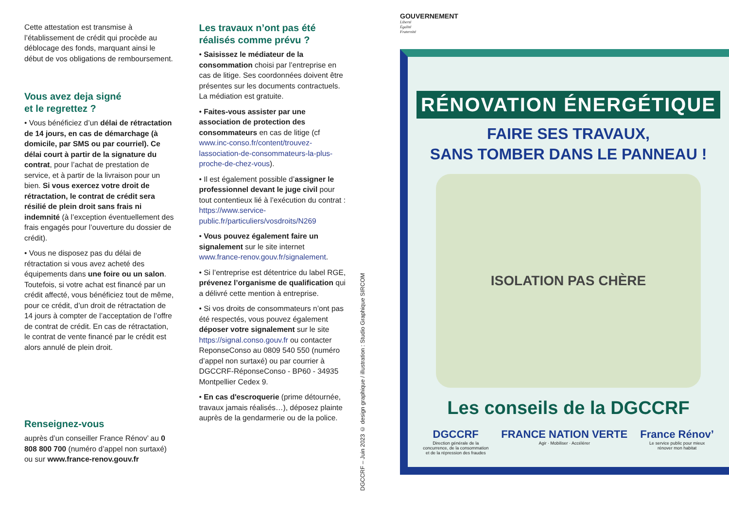Cette attestation est transmise à l’établissement de crédit qui procède au déblocage des fonds, marquant ainsi le début de vos obligations de remboursement.
Vous avez deja signé
et le regrettez ?
• Vous bénéficiez d’un délai de rétractation de 14 jours, en cas de démarchage (à domicile, par SMS ou par courriel). Ce délai court à partir de la signature du contrat, pour l’achat de prestation de service, et à partir de la livraison pour un bien. Si vous exercez votre droit de rétractation, le contrat de crédit sera résilié de plein droit sans frais ni indemnité (à l’exception éventuellement des frais engagés pour l’ouverture du dossier de crédit).
• Vous ne disposez pas du délai de rétractation si vous avez acheté des équipements dans une foire ou un salon. Toutefois, si votre achat est financé par un crédit affecté, vous bénéficiez tout de même, pour ce crédit, d’un droit de rétractation de 14 jours à compter de l’acceptation de l’offre de contrat de crédit. En cas de rétractation, le contrat de vente financé par le crédit est alors annulé de plein droit.
Renseignez-vous
auprès d’un conseiller France Rénov’ au 0 808 800 700 (numéro d’appel non surtaxé) ou sur www.france-renov.gouv.fr
Les travaux n’ont pas été réalisés comme prévu ?
• Saisissez le médiateur de la consommation choisi par l’entreprise en cas de litige. Ses coordonnées doivent être présentes sur les documents contractuels. La médiation est gratuite.
• Faites-vous assister par une association de protection des consommateurs en cas de litige (cf www.inc-conso.fr/content/trouvez-lassociation-de-consommateurs-la-plus-proche-de-chez-vous).
• Il est également possible d’assigner le professionnel devant le juge civil pour tout contentieux lié à l’exécution du contrat : https://www.service-public.fr/particuliers/vosdroits/N269
• Vous pouvez également faire un signalement sur le site internet www.france-renov.gouv.fr/signalement.
• Si l’entreprise est détentrice du label RGE, prévenez l’organisme de qualification qui a délivré cette mention à entreprise.
• Si vos droits de consommateurs n’ont pas été respectés, vous pouvez également déposer votre signalement sur le site https://signal.conso.gouv.fr ou contacter ReponseConso au 0809 540 550 (numéro d’appel non surtaxé) ou par courrier à DGCCRF-RéponseConso - BP60 - 34935 Montpellier Cedex 9.
• En cas d'escroquerie (prime détournée, travaux jamais réalisés…), déposez plainte auprès de la gendarmerie ou de la police.
DGCCRF – Juin 2023 © design graphique / illustration : Studio Graphique SIRCOM
GOUVERNEMENT
Liberté
Égalité
Fraternité
RÉNOVATION ÉNERGÉTIQUE
FAIRE SES TRAVAUX,
SANS TOMBER DANS LE PANNEAU !
ISOLATION PAS CHÈRE
Les conseils de la DGCCRF
DGCCRF
Direction générale de la
concurrence, de la consommation
et de la répression des fraudes
FRANCE NATION VERTE
Agir · Mobiliser · Accélérer
France Rénov’
Le service public pour mieux
rénover mon habitat